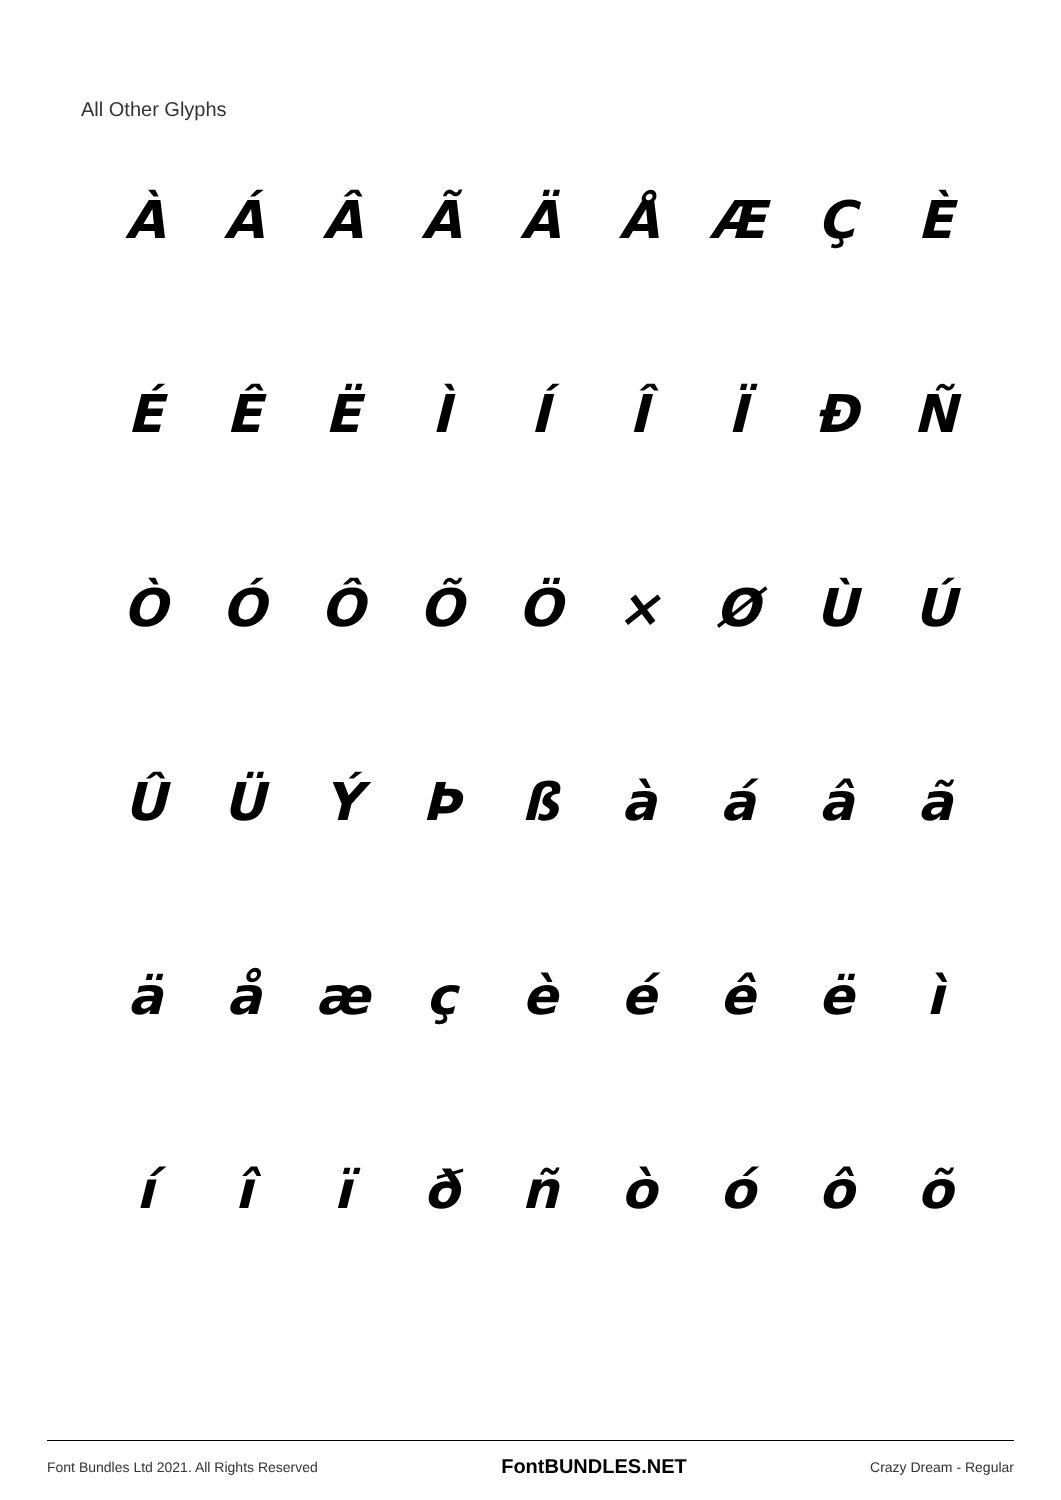All Other Glyphs
À Á Â Ã Ä Å Æ Ç È
É Ê Ë Ì Í Î Ï Ð Ñ
Ò Ó Ô Õ Ö × Ø Ù Ú
Û Ü Ý Þ ß à á â ã
ä å æ ç è é ê ë ì
í î ï ð ñ ò ó ô õ
Font Bundles Ltd 2021. All Rights Reserved FontBUNDLES.NET Crazy Dream - Regular